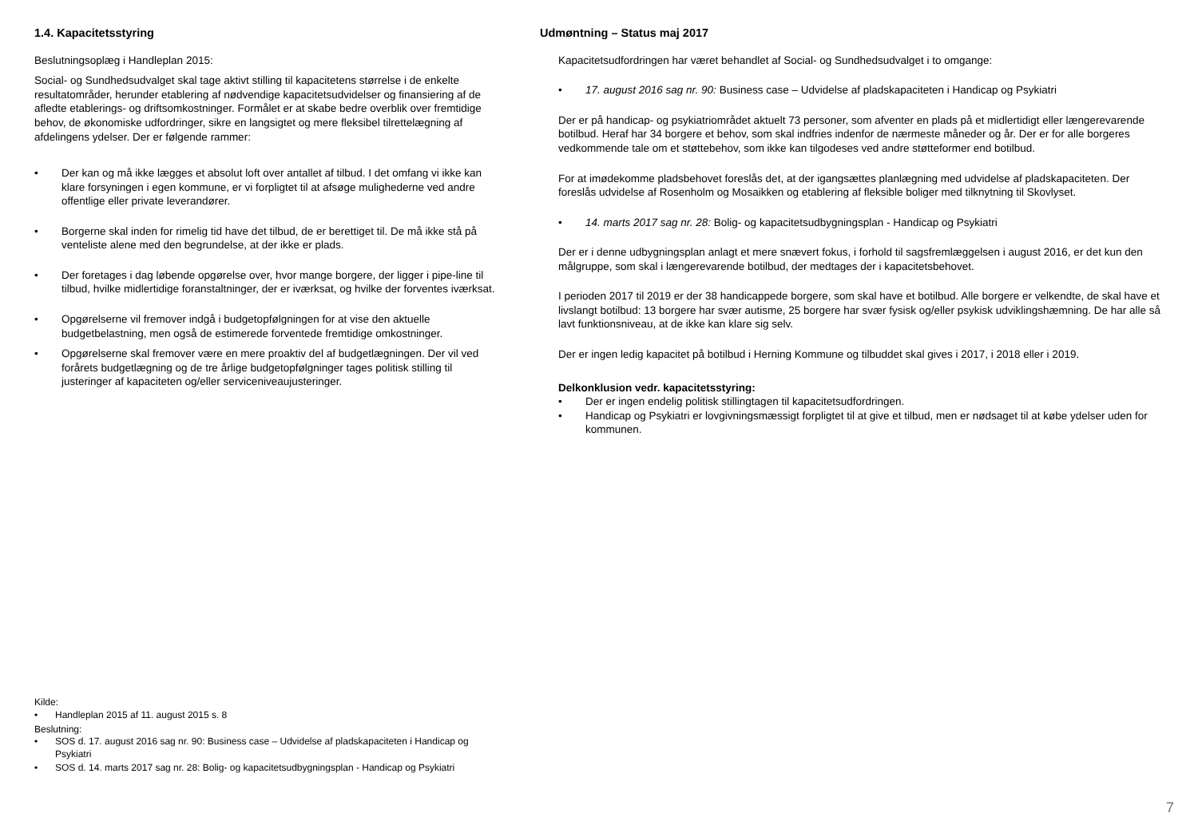1.4. Kapacitetsstyring
Beslutningsoplæg i Handleplan 2015:
Social- og Sundhedsudvalget skal tage aktivt stilling til kapacitetens størrelse i de enkelte resultatområder, herunder etablering af nødvendige kapacitetsudvidelser og finansiering af de afledte etablerings- og driftsomkostninger. Formålet er at skabe bedre overblik over fremtidige behov, de økonomiske udfordringer, sikre en langsigtet og mere fleksibel tilrettelægning af afdelingens ydelser. Der er følgende rammer:
• Der kan og må ikke lægges et absolut loft over antallet af tilbud. I det omfang vi ikke kan klare forsyningen i egen kommune, er vi forpligtet til at afsøge mulighederne ved andre offentlige eller private leverandører.
• Borgerne skal inden for rimelig tid have det tilbud, de er berettiget til. De må ikke stå på venteliste alene med den begrundelse, at der ikke er plads.
• Der foretages i dag løbende opgørelse over, hvor mange borgere, der ligger i pipe-line til tilbud, hvilke midlertidige foranstaltninger, der er iværksat, og hvilke der forventes iværksat.
• Opgørelserne vil fremover indgå i budgetopfølgningen for at vise den aktuelle budgetbelastning, men også de estimerede forventede fremtidige omkostninger.
• Opgørelserne skal fremover være en mere proaktiv del af budgetlægningen. Der vil ved forårets budgetlægning og de tre årlige budgetopfølgninger tages politisk stilling til justeringer af kapaciteten og/eller serviceniveaujusteringer.
Kilde:
• Handleplan 2015 af 11. august 2015 s. 8
Beslutning:
• SOS d. 17. august 2016 sag nr. 90: Business case – Udvidelse af pladskapaciteten i Handicap og Psykiatri
• SOS d. 14. marts 2017 sag nr. 28: Bolig- og kapacitetsudbygningsplan - Handicap og Psykiatri
Udmøntning – Status maj 2017
Kapacitetsudfordringen har været behandlet af Social- og Sundhedsudvalget i to omgange:
• 17. august 2016 sag nr. 90: Business case – Udvidelse af pladskapaciteten i Handicap og Psykiatri
Der er på handicap- og psykiatriområdet aktuelt 73 personer, som afventer en plads på et midlertidigt eller længerevarende botilbud. Heraf har 34 borgere et behov, som skal indfries indenfor de nærmeste måneder og år. Der er for alle borgeres vedkommende tale om et støttebehov, som ikke kan tilgodeses ved andre støtteformer end botilbud.
For at imødekomme pladsbehovet foreslås det, at der igangsættes planlægning med udvidelse af pladskapaciteten. Der foreslås udvidelse af Rosenholm og Mosaikken og etablering af fleksible boliger med tilknytning til Skovlyset.
• 14. marts 2017 sag nr. 28: Bolig- og kapacitetsudbygningsplan - Handicap og Psykiatri
Der er i denne udbygningsplan anlagt et mere snævert fokus, i forhold til sagsfremlæggelsen i august 2016, er det kun den målgruppe, som skal i længerevarende botilbud, der medtages der i kapacitetsbehovet.
I perioden 2017 til 2019 er der 38 handicappede borgere, som skal have et botilbud. Alle borgere er velkendte, de skal have et livslangt botilbud: 13 borgere har svær autisme, 25 borgere har svær fysisk og/eller psykisk udviklingshæmning. De har alle så lavt funktionsniveau, at de ikke kan klare sig selv.
Der er ingen ledig kapacitet på botilbud i Herning Kommune og tilbuddet skal gives i 2017, i 2018 eller i 2019.
Delkonklusion vedr. kapacitetsstyring:
• Der er ingen endelig politisk stillingtagen til kapacitetsudfordringen.
• Handicap og Psykiatri er lovgivningsmæssigt forpligtet til at give et tilbud, men er nødsaget til at købe ydelser uden for kommunen.
7